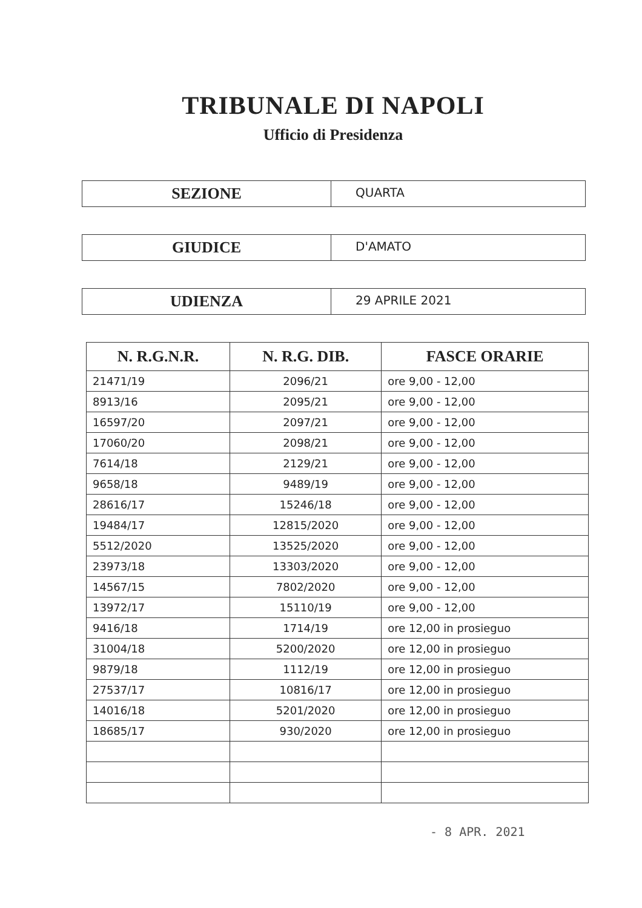TRIBUNALE DI NAPOLI
Ufficio di Presidenza
SEZIONE
QUARTA
GIUDICE
D'AMATO
UDIENZA
29 APRILE 2021
| N. R.G.N.R. | N. R.G. DIB. | FASCE ORARIE |
| --- | --- | --- |
| 21471/19 | 2096/21 | ore 9,00 - 12,00 |
| 8913/16 | 2095/21 | ore 9,00 - 12,00 |
| 16597/20 | 2097/21 | ore 9,00 - 12,00 |
| 17060/20 | 2098/21 | ore 9,00 - 12,00 |
| 7614/18 | 2129/21 | ore 9,00 - 12,00 |
| 9658/18 | 9489/19 | ore 9,00 - 12,00 |
| 28616/17 | 15246/18 | ore 9,00 - 12,00 |
| 19484/17 | 12815/2020 | ore 9,00 - 12,00 |
| 5512/2020 | 13525/2020 | ore 9,00 - 12,00 |
| 23973/18 | 13303/2020 | ore 9,00 - 12,00 |
| 14567/15 | 7802/2020 | ore 9,00 - 12,00 |
| 13972/17 | 15110/19 | ore 9,00 - 12,00 |
| 9416/18 | 1714/19 | ore 12,00 in prosieguo |
| 31004/18 | 5200/2020 | ore 12,00 in prosieguo |
| 9879/18 | 1112/19 | ore 12,00 in prosieguo |
| 27537/17 | 10816/17 | ore 12,00 in prosieguo |
| 14016/18 | 5201/2020 | ore 12,00 in prosieguo |
| 18685/17 | 930/2020 | ore 12,00 in prosieguo |
- 8 APR. 2021